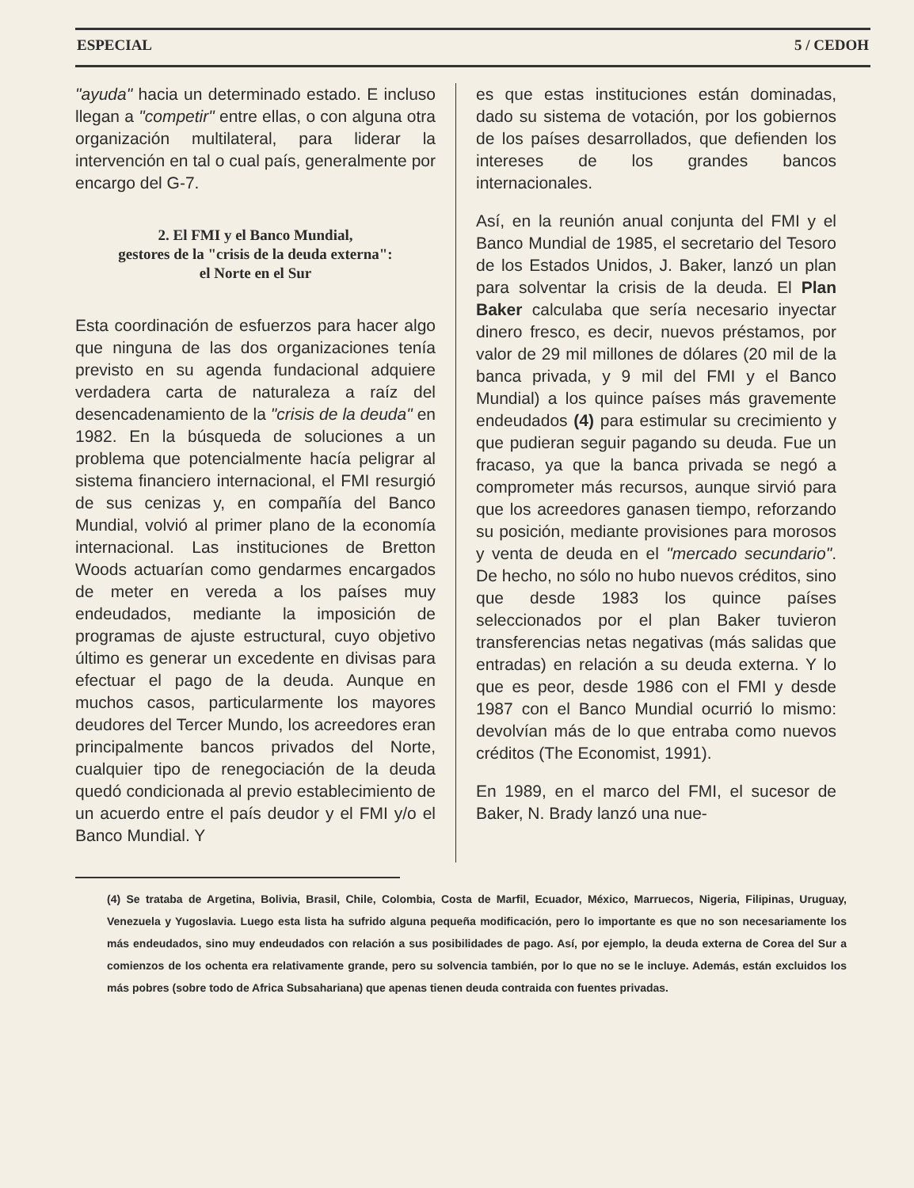ESPECIAL 5 / CEDOH
"ayuda" hacia un determinado estado. E incluso llegan a "competir" entre ellas, o con alguna otra organización multilateral, para liderar la intervención en tal o cual país, generalmente por encargo del G-7.
2. El FMI y el Banco Mundial,
gestores de la "crisis de la deuda externa":
el Norte en el Sur
Esta coordinación de esfuerzos para hacer algo que ninguna de las dos organizaciones tenía previsto en su agenda fundacional adquiere verdadera carta de naturaleza a raíz del desencadenamiento de la "crisis de la deuda" en 1982. En la búsqueda de soluciones a un problema que potencialmente hacía peligrar al sistema financiero internacional, el FMI resurgió de sus cenizas y, en compañía del Banco Mundial, volvió al primer plano de la economía internacional. Las instituciones de Bretton Woods actuarían como gendarmes encargados de meter en vereda a los países muy endeudados, mediante la imposición de programas de ajuste estructural, cuyo objetivo último es generar un excedente en divisas para efectuar el pago de la deuda. Aunque en muchos casos, particularmente los mayores deudores del Tercer Mundo, los acreedores eran principalmente bancos privados del Norte, cualquier tipo de renegociación de la deuda quedó condicionada al previo establecimiento de un acuerdo entre el país deudor y el FMI y/o el Banco Mundial. Y
es que estas instituciones están dominadas, dado su sistema de votación, por los gobiernos de los países desarrollados, que defienden los intereses de los grandes bancos internacionales.
Así, en la reunión anual conjunta del FMI y el Banco Mundial de 1985, el secretario del Tesoro de los Estados Unidos, J. Baker, lanzó un plan para solventar la crisis de la deuda. El Plan Baker calculaba que sería necesario inyectar dinero fresco, es decir, nuevos préstamos, por valor de 29 mil millones de dólares (20 mil de la banca privada, y 9 mil del FMI y el Banco Mundial) a los quince países más gravemente endeudados (4) para estimular su crecimiento y que pudieran seguir pagando su deuda. Fue un fracaso, ya que la banca privada se negó a comprometer más recursos, aunque sirvió para que los acreedores ganasen tiempo, reforzando su posición, mediante provisiones para morosos y venta de deuda en el "mercado secundario". De hecho, no sólo no hubo nuevos créditos, sino que desde 1983 los quince países seleccionados por el plan Baker tuvieron transferencias netas negativas (más salidas que entradas) en relación a su deuda externa. Y lo que es peor, desde 1986 con el FMI y desde 1987 con el Banco Mundial ocurrió lo mismo: devolvían más de lo que entraba como nuevos créditos (The Economist, 1991).
En 1989, en el marco del FMI, el sucesor de Baker, N. Brady lanzó una nue-
(4) Se trataba de Argetina, Bolivia, Brasil, Chile, Colombia, Costa de Marfil, Ecuador, México, Marruecos, Nigeria, Filipinas, Uruguay, Venezuela y Yugoslavia. Luego esta lista ha sufrido alguna pequeña modificación, pero lo importante es que no son necesariamente los más endeudados, sino muy endeudados con relación a sus posibilidades de pago. Así, por ejemplo, la deuda externa de Corea del Sur a comienzos de los ochenta era relativamente grande, pero su solvencia también, por lo que no se le incluye. Además, están excluidos los más pobres (sobre todo de Africa Subsahariana) que apenas tienen deuda contraida con fuentes privadas.